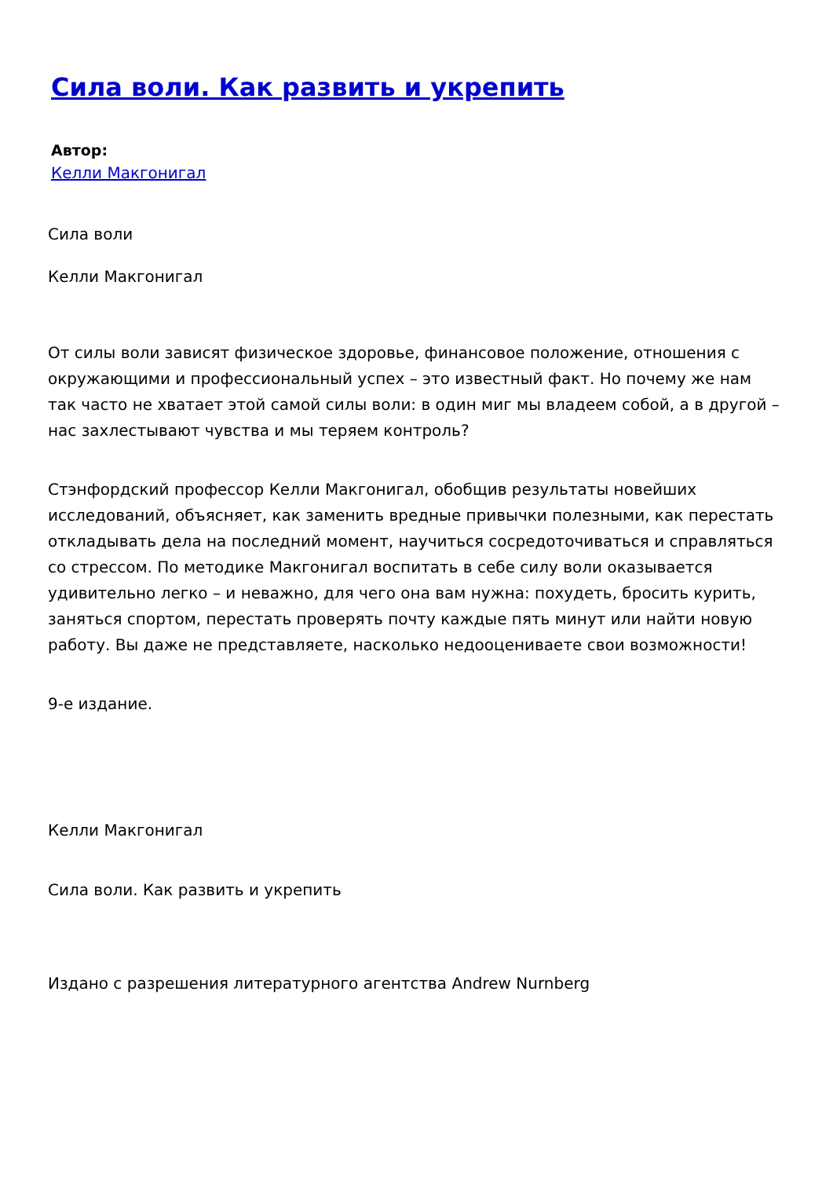Сила воли. Как развить и укрепить
Автор:
Келли Макгонигал
Сила воли
Келли Макгонигал
От силы воли зависят физическое здоровье, финансовое положение, отношения с окружающими и профессиональный успех – это известный факт. Но почему же нам так часто не хватает этой самой силы воли: в один миг мы владеем собой, а в другой – нас захлестывают чувства и мы теряем контроль?
Стэнфордский профессор Келли Макгонигал, обобщив результаты новейших исследований, объясняет, как заменить вредные привычки полезными, как перестать откладывать дела на последний момент, научиться сосредоточиваться и справляться со стрессом. По методике Макгонигал воспитать в себе силу воли оказывается удивительно легко – и неважно, для чего она вам нужна: похудеть, бросить курить, заняться спортом, перестать проверять почту каждые пять минут или найти новую работу. Вы даже не представляете, насколько недооцениваете свои возможности!
9-е издание.
Келли Макгонигал
Сила воли. Как развить и укрепить
Издано с разрешения литературного агентства Andrew Nurnberg